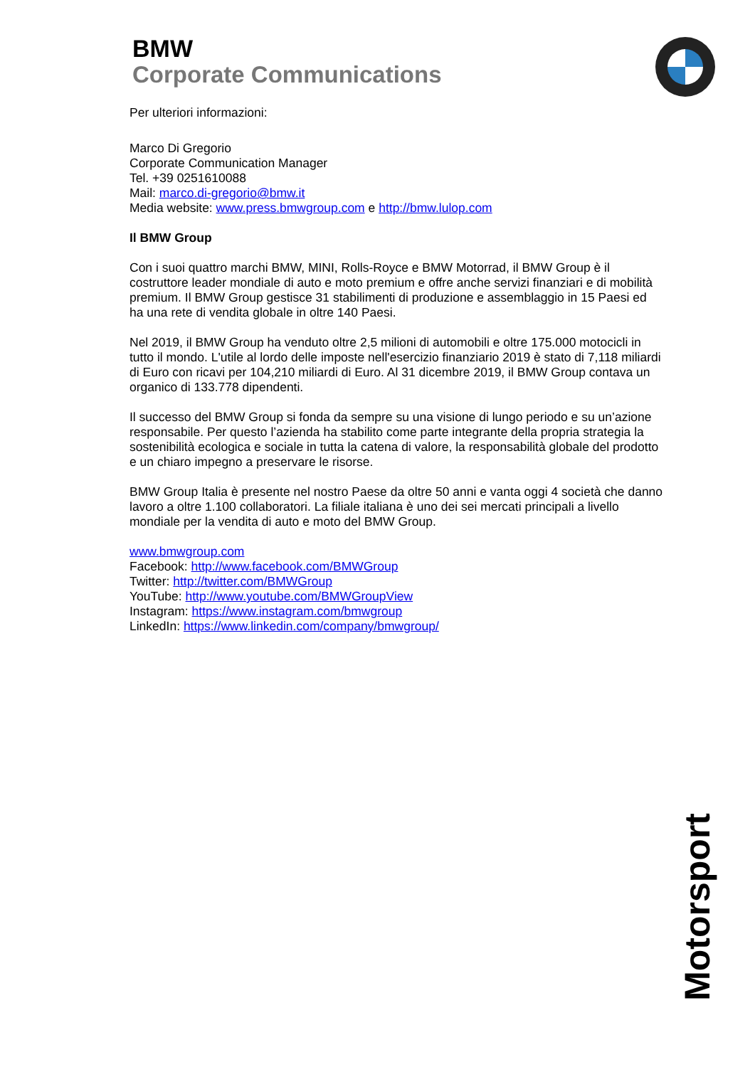BMW
Corporate Communications
Per ulteriori informazioni:
Marco Di Gregorio
Corporate Communication Manager
Tel. +39 0251610088
Mail: marco.di-gregorio@bmw.it
Media website: www.press.bmwgroup.com e http://bmw.lulop.com
Il BMW Group
Con i suoi quattro marchi BMW, MINI, Rolls-Royce e BMW Motorrad, il BMW Group è il costruttore leader mondiale di auto e moto premium e offre anche servizi finanziari e di mobilità premium. Il BMW Group gestisce 31 stabilimenti di produzione e assemblaggio in 15 Paesi ed ha una rete di vendita globale in oltre 140 Paesi.
Nel 2019, il BMW Group ha venduto oltre 2,5 milioni di automobili e oltre 175.000 motocicli in tutto il mondo. L'utile al lordo delle imposte nell'esercizio finanziario 2019 è stato di 7,118 miliardi di Euro con ricavi per 104,210 miliardi di Euro. Al 31 dicembre 2019, il BMW Group contava un organico di 133.778 dipendenti.
Il successo del BMW Group si fonda da sempre su una visione di lungo periodo e su un’azione responsabile. Per questo l’azienda ha stabilito come parte integrante della propria strategia la sostenibilità ecologica e sociale in tutta la catena di valore, la responsabilità globale del prodotto e un chiaro impegno a preservare le risorse.
BMW Group Italia è presente nel nostro Paese da oltre 50 anni e vanta oggi 4 società che danno lavoro a oltre 1.100 collaboratori. La filiale italiana è uno dei sei mercati principali a livello mondiale per la vendita di auto e moto del BMW Group.
www.bmwgroup.com
Facebook: http://www.facebook.com/BMWGroup
Twitter: http://twitter.com/BMWGroup
YouTube: http://www.youtube.com/BMWGroupView
Instagram: https://www.instagram.com/bmwgroup
LinkedIn: https://www.linkedin.com/company/bmwgroup/
Motorsport